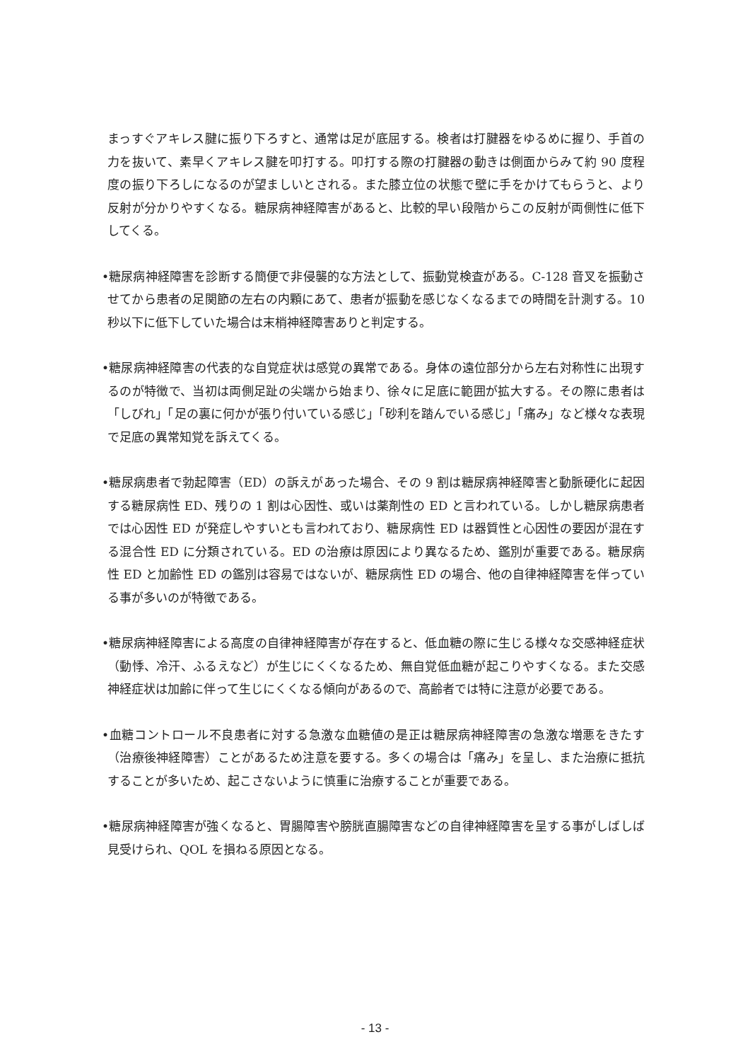まっすぐアキレス腱に振り下ろすと、通常は足が底屈する。検者は打腱器をゆるめに握り、手首の力を抜いて、素早くアキレス腱を叩打する。叩打する際の打腱器の動きは側面からみて約 90 度程度の振り下ろしになるのが望ましいとされる。また膝立位の状態で壁に手をかけてもらうと、より反射が分かりやすくなる。糖尿病神経障害があると、比較的早い段階からこの反射が両側性に低下してくる。
•糖尿病神経障害を診断する簡便で非侵襲的な方法として、振動覚検査がある。C-128 音叉を振動させてから患者の足関節の左右の内顆にあて、患者が振動を感じなくなるまでの時間を計測する。10 秒以下に低下していた場合は末梢神経障害ありと判定する。
•糖尿病神経障害の代表的な自覚症状は感覚の異常である。身体の遠位部分から左右対称性に出現するのが特徴で、当初は両側足趾の尖端から始まり、徐々に足底に範囲が拡大する。その際に患者は「しびれ」「足の裏に何かが張り付いている感じ」「砂利を踏んでいる感じ」「痛み」など様々な表現で足底の異常知覚を訴えてくる。
•糖尿病患者で勃起障害（ED）の訴えがあった場合、その 9 割は糖尿病神経障害と動脈硬化に起因する糖尿病性 ED、残りの 1 割は心因性、或いは薬剤性の ED と言われている。しかし糖尿病患者では心因性 ED が発症しやすいとも言われており、糖尿病性 ED は器質性と心因性の要因が混在する混合性 ED に分類されている。ED の治療は原因により異なるため、鑑別が重要である。糖尿病性 ED と加齢性 ED の鑑別は容易ではないが、糖尿病性 ED の場合、他の自律神経障害を伴っている事が多いのが特徴である。
•糖尿病神経障害による高度の自律神経障害が存在すると、低血糖の際に生じる様々な交感神経症状（動悸、冷汗、ふるえなど）が生じにくくなるため、無自覚低血糖が起こりやすくなる。また交感神経症状は加齢に伴って生じにくくなる傾向があるので、高齢者では特に注意が必要である。
•血糖コントロール不良患者に対する急激な血糖値の是正は糖尿病神経障害の急激な増悪をきたす（治療後神経障害）ことがあるため注意を要する。多くの場合は「痛み」を呈し、また治療に抵抗することが多いため、起こさないように慎重に治療することが重要である。
•糖尿病神経障害が強くなると、胃腸障害や膀胱直腸障害などの自律神経障害を呈する事がしばしば見受けられ、QOL を損ねる原因となる。
- 13 -